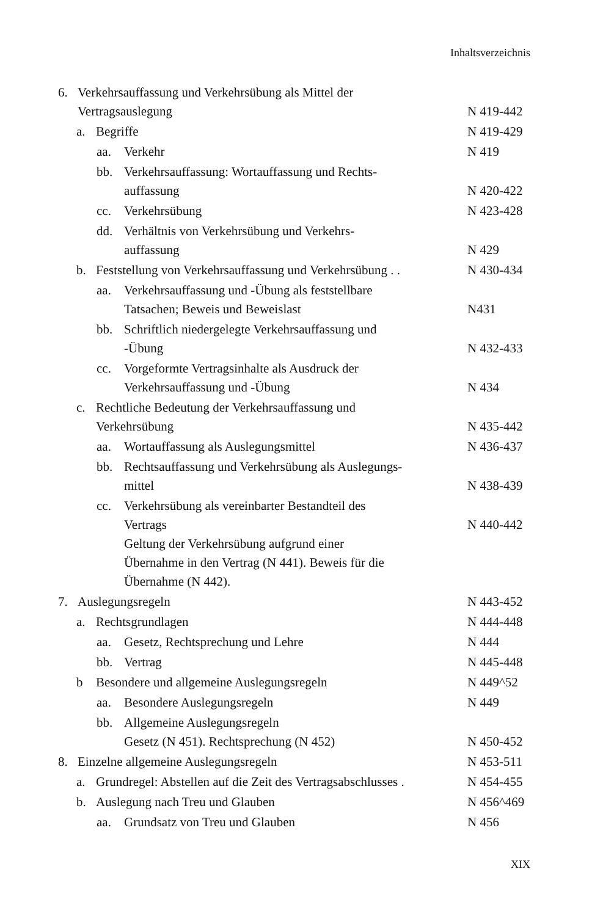Inhaltsverzeichnis
6. Verkehrsauffassung und Verkehrsübung als Mittel der
Vertragsauslegung
N 419-442
a. Begriffe N 419-429
aa. Verkehr N 419
bb. Verkehrsauffassung: Wortauffassung und Rechts-
auffassung
N 420-422
cc. Verkehrsübung N 423-428
dd. Verhältnis von Verkehrsübung und Verkehrs-
auffassung
N 429
b. Feststellung von Verkehrsauffassung und Verkehrsübung . . N 430-434
aa. Verkehrsauffassung und -Übung als feststellbare
Tatsachen; Beweis und Beweislast
N431
bb. Schriftlich niedergelegte Verkehrsauffassung und
-Übung
N 432-433
cc. Vorgeformte Vertragsinhalte als Ausdruck der
Verkehrsauffassung und -Übung
N 434
c. Rechtliche Bedeutung der Verkehrsauffassung und
Verkehrsübung
N 435-442
aa. Wortauffassung als Auslegungsmittel N 436-437
bb. Rechtsauffassung und Verkehrsübung als Auslegungs-
mittel
N 438-439
cc. Verkehrsübung als vereinbarter Bestandteil des
Vertrags
Geltung der Verkehrsübung aufgrund einer
Übernahme in den Vertrag (N 441). Beweis für die
Übernahme (N 442).
N 440-442
7. Auslegungsregeln N 443-452
a. Rechtsgrundlagen N 444-448
aa. Gesetz, Rechtsprechung und Lehre N 444
bb. Vertrag N 445-448
b Besondere und allgemeine Auslegungsregeln N 449^52
aa. Besondere Auslegungsregeln N 449
bb. Allgemeine Auslegungsregeln
Gesetz (N 451). Rechtsprechung (N 452)
N 450-452
8. Einzelne allgemeine Auslegungsregeln N 453-511
a. Grundregel: Abstellen auf die Zeit des Vertragsabschlusses . N 454-455
b. Auslegung nach Treu und Glauben N 456^469
aa. Grundsatz von Treu und Glauben N 456
XIX